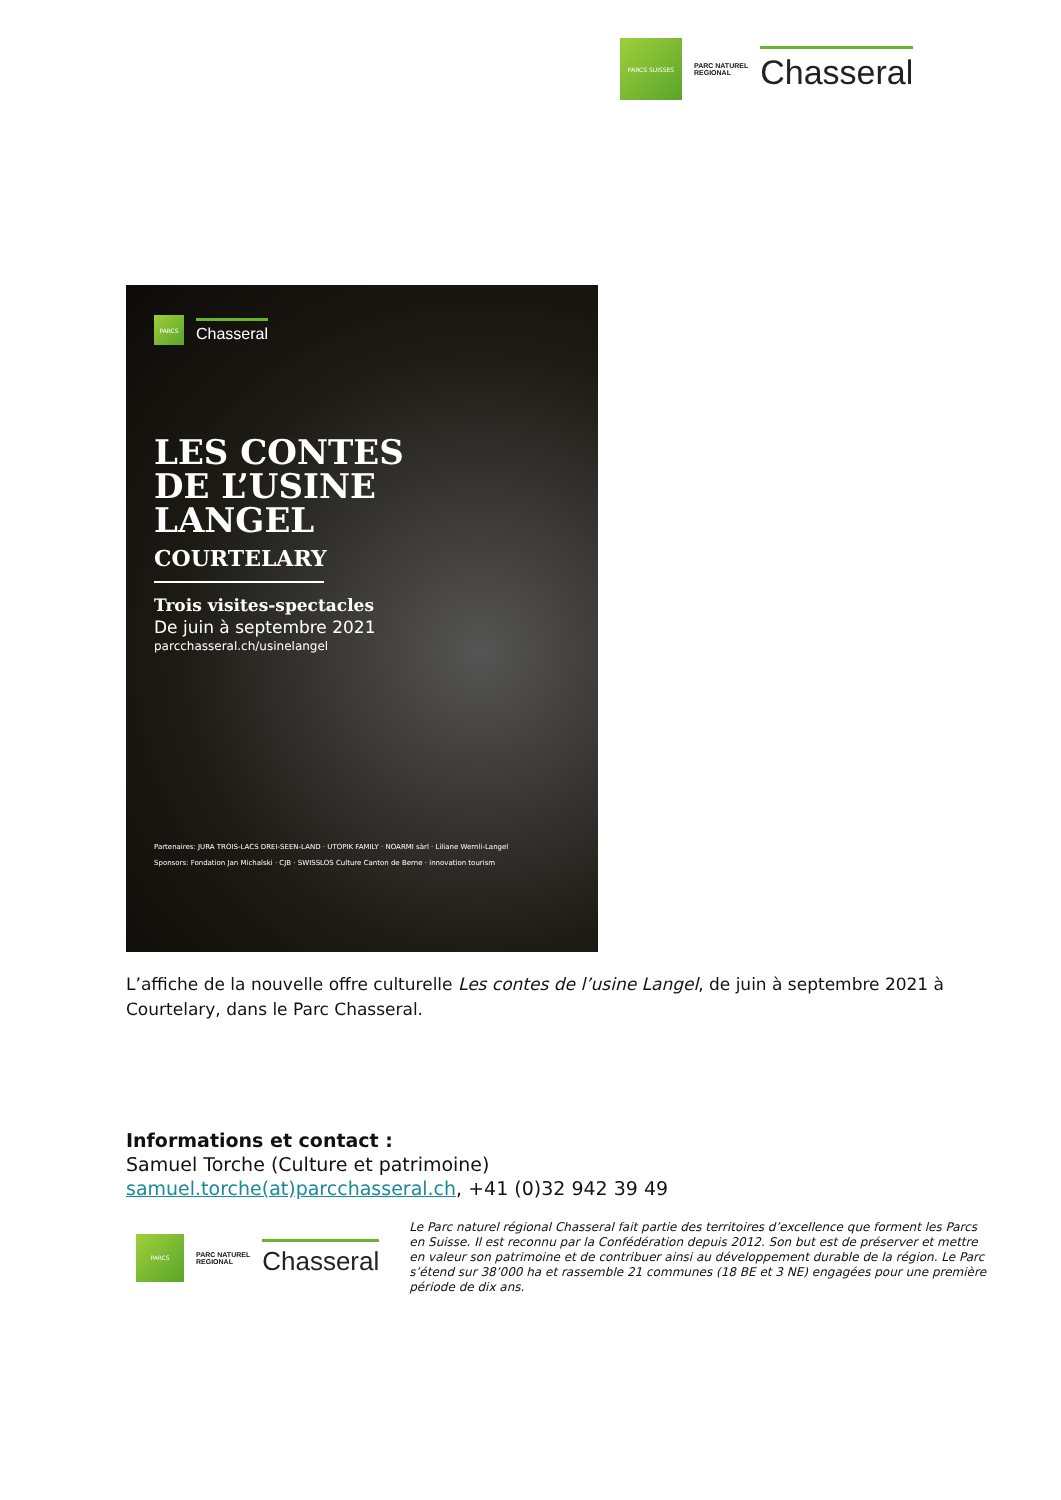PARCS SUISSES
PARC NATUREL
REGIONAL
Chasseral
PARCS
Chasseral
LES CONTES
DE L’USINE
LANGEL
COURTELARY
Trois visites-spectacles
De juin à septembre 2021
parcchasseral.ch/usinelangel
Partenaires: JURA TROIS-LACS DREI-SEEN-LAND · UTOPIK FAMILY · NOARMI sàrl · Liliane Wernli-Langel
Sponsors: Fondation Jan Michalski · CJB · SWISSLOS Culture Canton de Berne · innovation tourism
L’affiche de la nouvelle offre culturelle Les contes de l’usine Langel, de juin à septembre 2021 à Courtelary, dans le Parc Chasseral.
Informations et contact :
Samuel Torche (Culture et patrimoine)
samuel.torche(at)parcchasseral.ch, +41 (0)32 942 39 49
PARCS
PARC NATUREL
REGIONAL
Chasseral
Le Parc naturel régional Chasseral fait partie des territoires d’excellence que forment les Parcs en Suisse. Il est reconnu par la Confédération depuis 2012. Son but est de préserver et mettre en valeur son patrimoine et de contribuer ainsi au développement durable de la région. Le Parc s’étend sur 38’000 ha et rassemble 21 communes (18 BE et 3 NE) engagées pour une première période de dix ans.